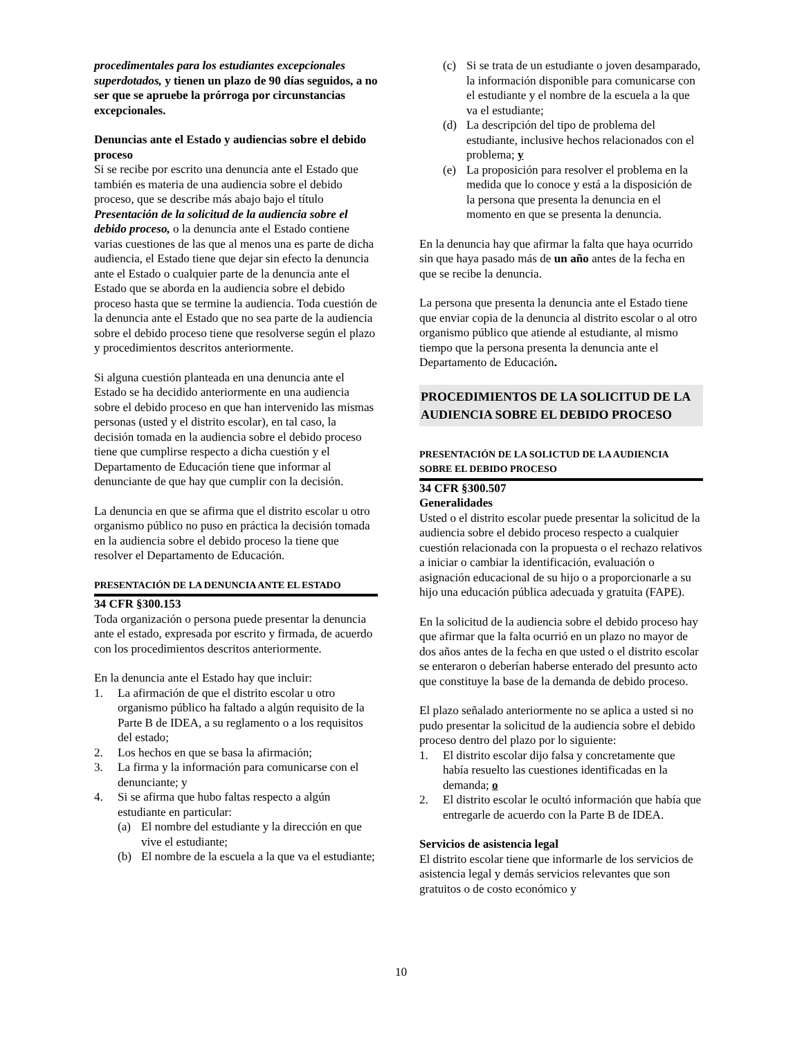procedimentales para los estudiantes excepcionales superdotados, y tienen un plazo de 90 días seguidos, a no ser que se apruebe la prórroga por circunstancias excepcionales.
Denuncias ante el Estado y audiencias sobre el debido proceso
Si se recibe por escrito una denuncia ante el Estado que también es materia de una audiencia sobre el debido proceso, que se describe más abajo bajo el título Presentación de la solicitud de la audiencia sobre el debido proceso, o la denuncia ante el Estado contiene varias cuestiones de las que al menos una es parte de dicha audiencia, el Estado tiene que dejar sin efecto la denuncia ante el Estado o cualquier parte de la denuncia ante el Estado que se aborda en la audiencia sobre el debido proceso hasta que se termine la audiencia. Toda cuestión de la denuncia ante el Estado que no sea parte de la audiencia sobre el debido proceso tiene que resolverse según el plazo y procedimientos descritos anteriormente.
Si alguna cuestión planteada en una denuncia ante el Estado se ha decidido anteriormente en una audiencia sobre el debido proceso en que han intervenido las mismas personas (usted y el distrito escolar), en tal caso, la decisión tomada en la audiencia sobre el debido proceso tiene que cumplirse respecto a dicha cuestión y el Departamento de Educación tiene que informar al denunciante de que hay que cumplir con la decisión.
La denuncia en que se afirma que el distrito escolar u otro organismo público no puso en práctica la decisión tomada en la audiencia sobre el debido proceso la tiene que resolver el Departamento de Educación.
PRESENTACIÓN DE LA DENUNCIA ANTE EL ESTADO
34 CFR §300.153
Toda organización o persona puede presentar la denuncia ante el estado, expresada por escrito y firmada, de acuerdo con los procedimientos descritos anteriormente.
En la denuncia ante el Estado hay que incluir:
1. La afirmación de que el distrito escolar u otro organismo público ha faltado a algún requisito de la Parte B de IDEA, a su reglamento o a los requisitos del estado;
2. Los hechos en que se basa la afirmación;
3. La firma y la información para comunicarse con el denunciante; y
4. Si se afirma que hubo faltas respecto a algún estudiante en particular:
(a) El nombre del estudiante y la dirección en que vive el estudiante;
(b) El nombre de la escuela a la que va el estudiante;
(c) Si se trata de un estudiante o joven desamparado, la información disponible para comunicarse con el estudiante y el nombre de la escuela a la que va el estudiante;
(d) La descripción del tipo de problema del estudiante, inclusive hechos relacionados con el problema; y
(e) La proposición para resolver el problema en la medida que lo conoce y está a la disposición de la persona que presenta la denuncia en el momento en que se presenta la denuncia.
En la denuncia hay que afirmar la falta que haya ocurrido sin que haya pasado más de un año antes de la fecha en que se recibe la denuncia.
La persona que presenta la denuncia ante el Estado tiene que enviar copia de la denuncia al distrito escolar o al otro organismo público que atiende al estudiante, al mismo tiempo que la persona presenta la denuncia ante el Departamento de Educación.
PROCEDIMIENTOS DE LA SOLICITUD DE LA AUDIENCIA SOBRE EL DEBIDO PROCESO
PRESENTACIÓN DE LA SOLICTUD DE LA AUDIENCIA SOBRE EL DEBIDO PROCESO
34 CFR §300.507
Generalidades
Usted o el distrito escolar puede presentar la solicitud de la audiencia sobre el debido proceso respecto a cualquier cuestión relacionada con la propuesta o el rechazo relativos a iniciar o cambiar la identificación, evaluación o asignación educacional de su hijo o a proporcionarle a su hijo una educación pública adecuada y gratuita (FAPE).
En la solicitud de la audiencia sobre el debido proceso hay que afirmar que la falta ocurrió en un plazo no mayor de dos años antes de la fecha en que usted o el distrito escolar se enteraron o deberían haberse enterado del presunto acto que constituye la base de la demanda de debido proceso.
El plazo señalado anteriormente no se aplica a usted si no pudo presentar la solicitud de la audiencia sobre el debido proceso dentro del plazo por lo siguiente:
1. El distrito escolar dijo falsa y concretamente que había resuelto las cuestiones identificadas en la demanda; o
2. El distrito escolar le ocultó información que había que entregarle de acuerdo con la Parte B de IDEA.
Servicios de asistencia legal
El distrito escolar tiene que informarle de los servicios de asistencia legal y demás servicios relevantes que son gratuitos o de costo económico y
10